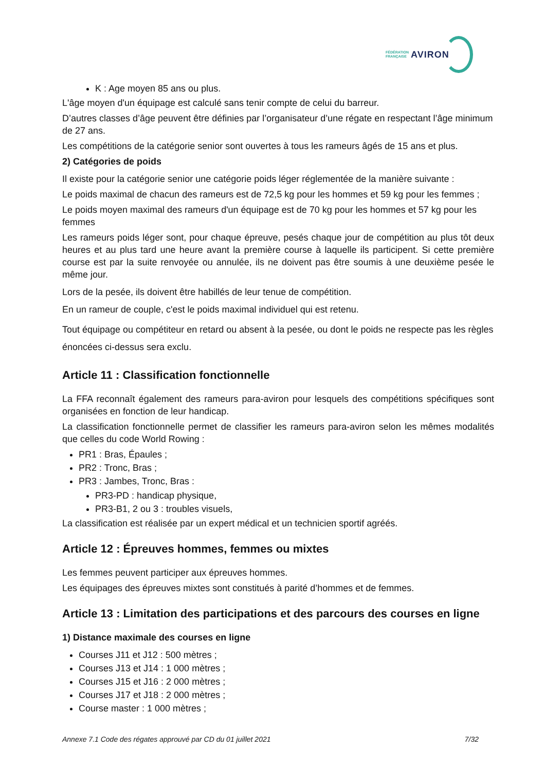FÉDÉRATION
FRANÇAISE
AVIRON
K : Age moyen 85 ans ou plus.
L'âge moyen d'un équipage est calculé sans tenir compte de celui du barreur.
D’autres classes d’âge peuvent être définies par l’organisateur d’une régate en respectant l’âge minimum de 27 ans.
Les compétitions de la catégorie senior sont ouvertes à tous les rameurs âgés de 15 ans et plus.
2) Catégories de poids
Il existe pour la catégorie senior une catégorie poids léger réglementée de la manière suivante :
Le poids maximal de chacun des rameurs est de 72,5 kg pour les hommes et 59 kg pour les femmes ;
Le poids moyen maximal des rameurs d'un équipage est de 70 kg pour les hommes et 57 kg pour les femmes
Les rameurs poids léger sont, pour chaque épreuve, pesés chaque jour de compétition au plus tôt deux heures et au plus tard une heure avant la première course à laquelle ils participent. Si cette première course est par la suite renvoyée ou annulée, ils ne doivent pas être soumis à une deuxième pesée le même jour.
Lors de la pesée, ils doivent être habillés de leur tenue de compétition.
En un rameur de couple, c'est le poids maximal individuel qui est retenu.
Tout équipage ou compétiteur en retard ou absent à la pesée, ou dont le poids ne respecte pas les règles énoncées ci-dessus sera exclu.
Article 11 : Classification fonctionnelle
La FFA reconnaît également des rameurs para-aviron pour lesquels des compétitions spécifiques sont organisées en fonction de leur handicap.
La classification fonctionnelle permet de classifier les rameurs para-aviron selon les mêmes modalités que celles du code World Rowing :
PR1 : Bras, Épaules ;
PR2 : Tronc, Bras ;
PR3 : Jambes, Tronc, Bras :
PR3-PD : handicap physique,
PR3-B1, 2 ou 3 : troubles visuels,
La classification est réalisée par un expert médical et un technicien sportif agréés.
Article 12 : Épreuves hommes, femmes ou mixtes
Les femmes peuvent participer aux épreuves hommes.
Les équipages des épreuves mixtes sont constitués à parité d’hommes et de femmes.
Article 13 : Limitation des participations et des parcours des courses en ligne
1) Distance maximale des courses en ligne
Courses J11 et J12 : 500 mètres ;
Courses J13 et J14 : 1 000 mètres ;
Courses J15 et J16 : 2 000 mètres ;
Courses J17 et J18 : 2 000 mètres ;
Course master : 1 000 mètres ;
Annexe 7.1 Code des régates approuvé par CD du 01 juillet 2021 7/32